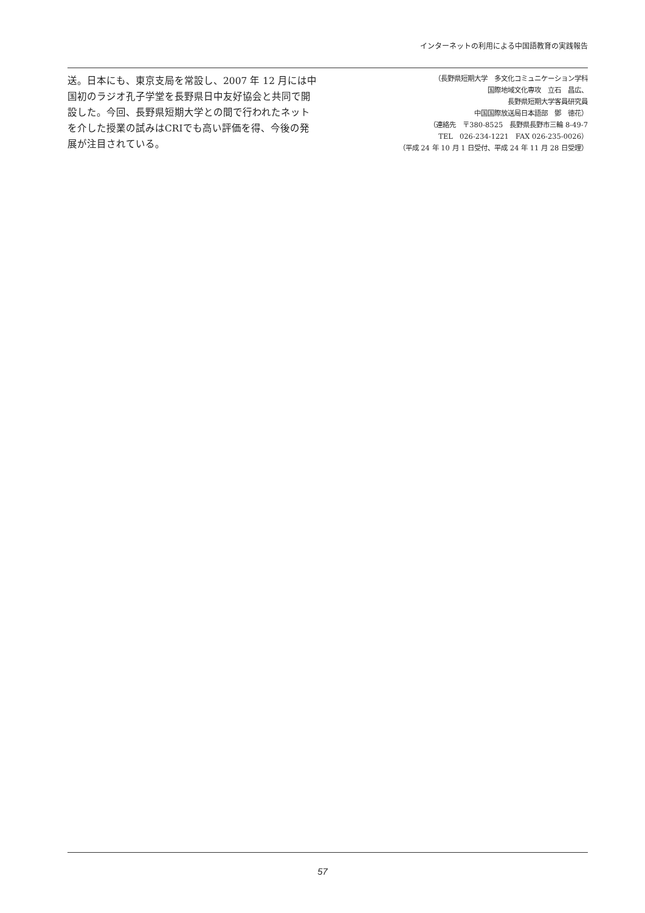インターネットの利用による中国語教育の実践報告
送。日本にも、東京支局を常設し、2007 年 12 月には中国初のラジオ孔子学堂を長野県日中友好協会と共同で開設した。今回、長野県短期大学との間で行われたネットを介した授業の試みはCRIでも高い評価を得、今後の発展が注目されている。
（長野県短期大学　多文化コミュニケーション学科
国際地域文化専攻　立石　昌広、
長野県短期大学客員研究員
中国国際放送局日本語部　鄧　徳花）
（連絡先　〒380-8525　長野県長野市三輪 8-49-7
TEL　026-234-1221　FAX 026-235-0026）
（平成 24 年 10 月 1 日受付、平成 24 年 11 月 28 日受理）
57